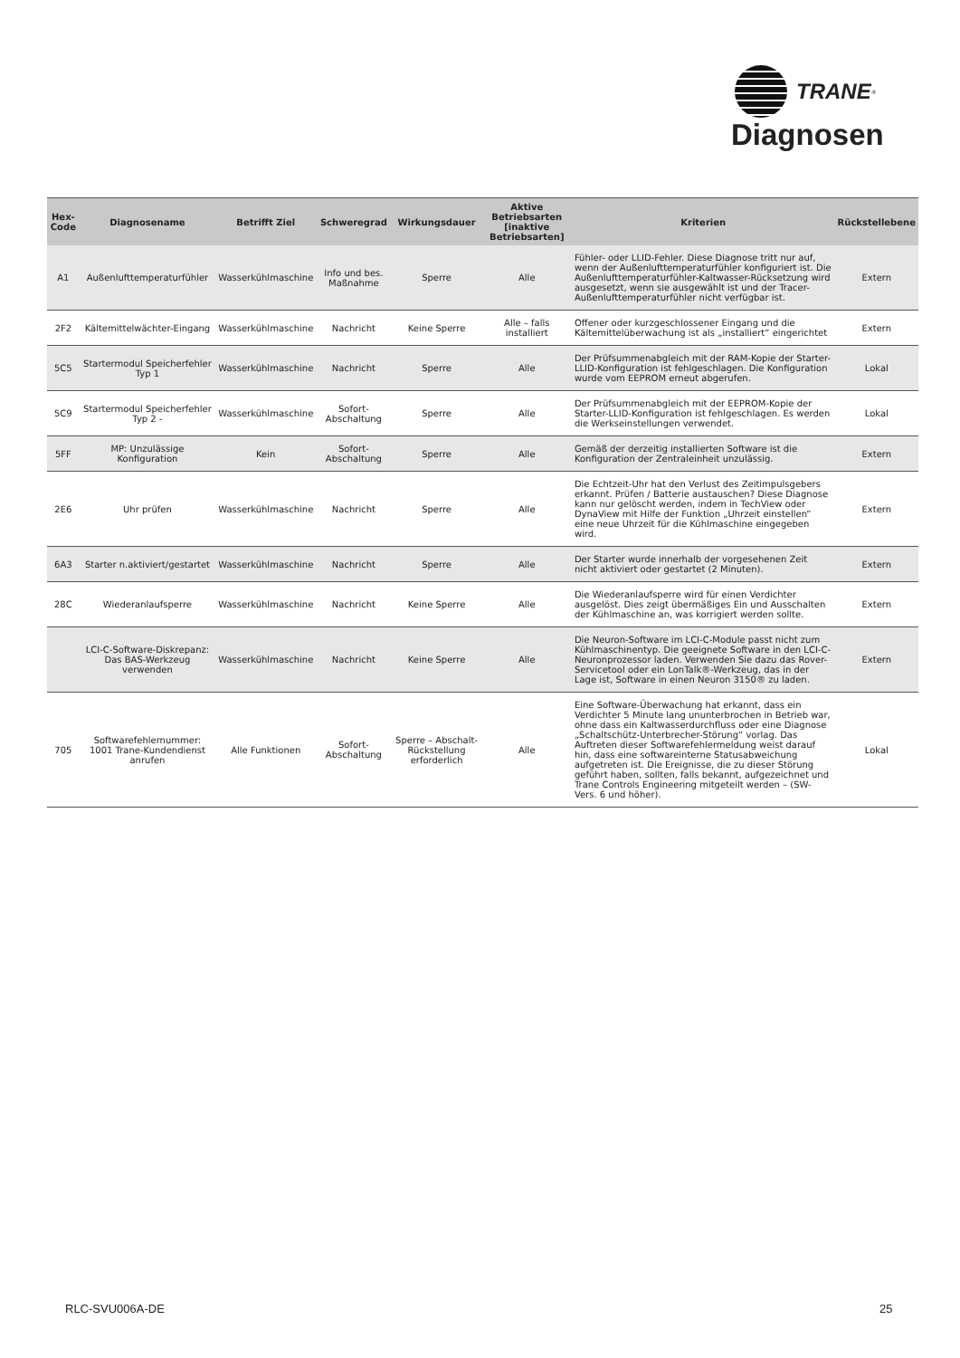TRANE<sup>®</sup>
Diagnosen
| Hex-Code | Diagnosename | Betrifft Ziel | Schweregrad | Wirkungsdauer | Aktive Betriebsarten [inaktive Betriebsarten] | Kriterien | Rückstellebene |
| --- | --- | --- | --- | --- | --- | --- | --- |
| A1 | Außenlufttemperaturfühler | Wasserkühlmaschine | Info und bes. Maßnahme | Sperre | Alle | Fühler- oder LLID-Fehler. Diese Diagnose tritt nur auf, wenn der Außenlufttemperaturfühler konfiguriert ist. Die Außenlufttemperaturfühler-Kaltwasser-Rücksetzung wird ausgesetzt, wenn sie ausgewählt ist und der Tracer-Außenlufttemperaturfühler nicht verfügbar ist. | Extern |
| 2F2 | Kältemittelwächter-Eingang | Wasserkühlmaschine | Nachricht | Keine Sperre | Alle – falls installiert | Offener oder kurzgeschlossener Eingang und die Kältemittelüberwachung ist als „installiert“ eingerichtet | Extern |
| 5C5 | Startermodul Speicherfehler Typ 1 | Wasserkühlmaschine | Nachricht | Sperre | Alle | Der Prüfsummenabgleich mit der RAM-Kopie der Starter-LLID-Konfiguration ist fehlgeschlagen. Die Konfiguration wurde vom EEPROM erneut abgerufen. | Lokal |
| 5C9 | Startermodul Speicherfehler Typ 2 - | Wasserkühlmaschine | Sofort-Abschaltung | Sperre | Alle | Der Prüfsummenabgleich mit der EEPROM-Kopie der Starter-LLID-Konfiguration ist fehlgeschlagen. Es werden die Werkseinstellungen verwendet. | Lokal |
| 5FF | MP: Unzulässige Konfiguration | Kein | Sofort-Abschaltung | Sperre | Alle | Gemäß der derzeitig installierten Software ist die Konfiguration der Zentraleinheit unzulässig. | Extern |
| 2E6 | Uhr prüfen | Wasserkühlmaschine | Nachricht | Sperre | Alle | Die Echtzeit-Uhr hat den Verlust des Zeitimpulsgebers erkannt. Prüfen / Batterie austauschen? Diese Diagnose kann nur gelöscht werden, indem in TechView oder DynaView mit Hilfe der Funktion „Uhrzeit einstellen“ eine neue Uhrzeit für die Kühlmaschine eingegeben wird. | Extern |
| 6A3 | Starter n.aktiviert/gestartet | Wasserkühlmaschine | Nachricht | Sperre | Alle | Der Starter wurde innerhalb der vorgesehenen Zeit nicht aktiviert oder gestartet (2 Minuten). | Extern |
| 28C | Wiederanlaufsperre | Wasserkühlmaschine | Nachricht | Keine Sperre | Alle | Die Wiederanlaufsperre wird für einen Verdichter ausgelöst. Dies zeigt übermäßiges Ein und Ausschalten der Kühlmaschine an, was korrigiert werden sollte. | Extern |
| | LCI-C-Software-Diskrepanz: Das BAS-Werkzeug verwenden | Wasserkühlmaschine | Nachricht | Keine Sperre | Alle | Die Neuron-Software im LCI-C-Module passt nicht zum Kühlmaschinentyp. Die geeignete Software in den LCI-C-Neuronprozessor laden. Verwenden Sie dazu das Rover-Servicetool oder ein LonTalk®-Werkzeug, das in der Lage ist, Software in einen Neuron 3150® zu laden. | Extern |
| 705 | Softwarefehlernummer: 1001 Trane-Kundendienst anrufen | Alle Funktionen | Sofort-Abschaltung | Sperre – Abschalt-Rückstellung erforderlich | Alle | Eine Software-Überwachung hat erkannt, dass ein Verdichter 5 Minute lang ununterbrochen in Betrieb war, ohne dass ein Kaltwasserdurchfluss oder eine Diagnose „Schaltschütz-Unterbrecher-Störung“ vorlag. Das Auftreten dieser Softwarefehlermeldung weist darauf hin, dass eine softwareinterne Statusabweichung aufgetreten ist. Die Ereignisse, die zu dieser Störung geführt haben, sollten, falls bekannt, aufgezeichnet und Trane Controls Engineering mitgeteilt werden – (SW-Vers. 6 und höher). | Lokal |
RLC-SVU006A-DE 25